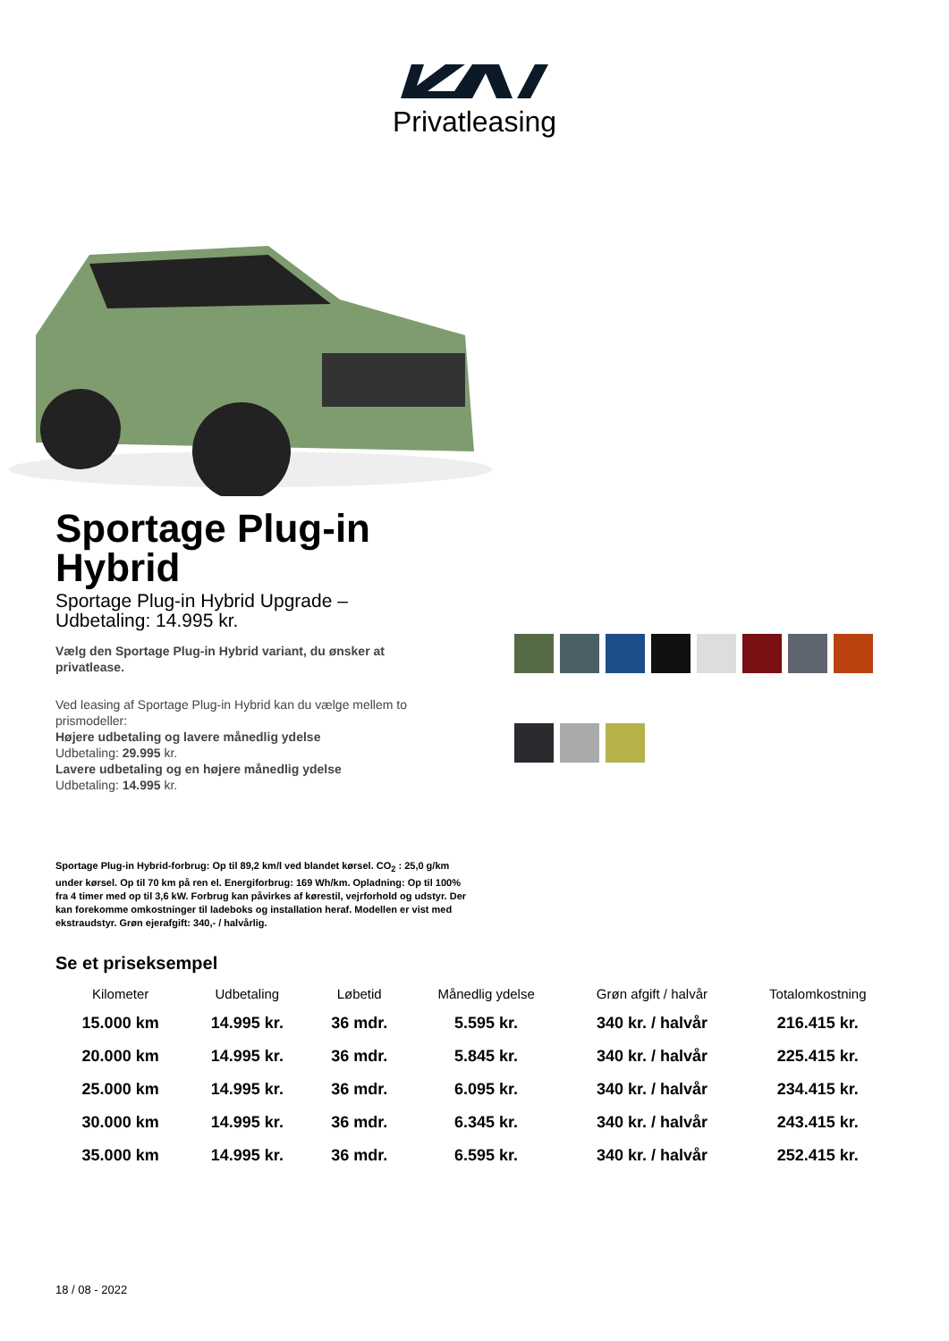Privatleasing
Sportage Plug-in Hybrid
Sportage Plug-in Hybrid Upgrade – Udbetaling: 14.995 kr.
Vælg den Sportage Plug-in Hybrid variant, du ønsker at privatlease.
Ved leasing af Sportage Plug-in Hybrid kan du vælge mellem to prismodeller:
Højere udbetaling og lavere månedlig ydelse
Udbetaling: 29.995 kr.
Lavere udbetaling og en højere månedlig ydelse
Udbetaling: 14.995 kr.
Sportage Plug-in Hybrid-forbrug: Op til 89,2 km/l ved blandet kørsel. CO<sub>2</sub> : 25,0 g/km under kørsel. Op til 70 km på ren el. Energiforbrug: 169 Wh/km. Opladning: Op til 100% fra 4 timer med op til 3,6 kW. Forbrug kan påvirkes af kørestil, vejrforhold og udstyr. Der kan forekomme omkostninger til ladeboks og installation heraf. Modellen er vist med ekstraudstyr. Grøn ejerafgift: 340,- / halvårlig.
Se et priseksempel
| Kilometer | Udbetaling | Løbetid | Månedlig ydelse | Grøn afgift / halvår | Totalomkostning |
| --- | --- | --- | --- | --- | --- |
| 15.000 km | 14.995 kr. | 36 mdr. | 5.595 kr. | 340 kr. / halvår | 216.415 kr. |
| 20.000 km | 14.995 kr. | 36 mdr. | 5.845 kr. | 340 kr. / halvår | 225.415 kr. |
| 25.000 km | 14.995 kr. | 36 mdr. | 6.095 kr. | 340 kr. / halvår | 234.415 kr. |
| 30.000 km | 14.995 kr. | 36 mdr. | 6.345 kr. | 340 kr. / halvår | 243.415 kr. |
| 35.000 km | 14.995 kr. | 36 mdr. | 6.595 kr. | 340 kr. / halvår | 252.415 kr. |
18 / 08 - 2022